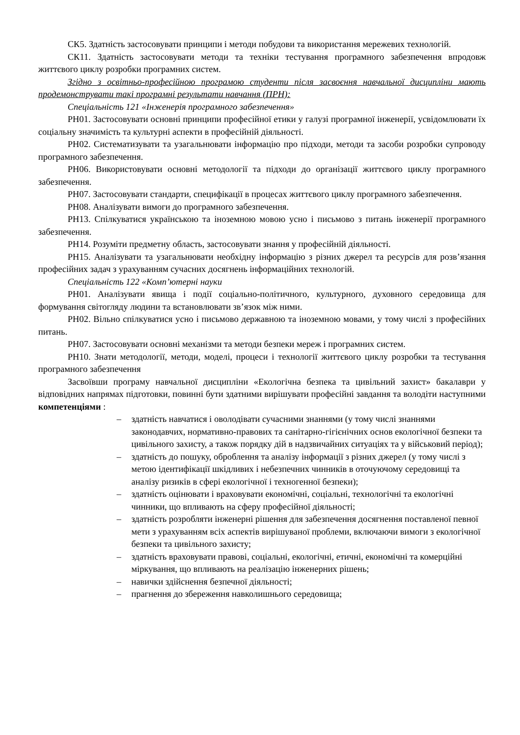СК5. Здатність застосовувати принципи і методи побудови та використання мережевих технологій.
СК11. Здатність застосовувати методи та техніки тестування програмного забезпечення впродовж життєвого циклу розробки програмних систем.
Згідно з освітньо-професійною програмою студенти після засвоєння навчальної дисципліни мають продемонструвати такі програмні результати навчання (ПРН):
Спеціальність 121 «Інженерія програмного забезпечення»
РН01. Застосовувати основні принципи професійної етики у галузі програмної інженерії, усвідомлювати їх соціальну значимість та культурні аспекти в професійній діяльності.
РН02. Систематизувати та узагальнювати інформацію про підходи, методи та засоби розробки супроводу програмного забезпечення.
РН06. Використовувати основні методології та підходи до організації життєвого циклу програмного забезпечення.
РН07. Застосовувати стандарти, специфікації в процесах життєвого циклу програмного забезпечення.
РН08. Аналізувати вимоги до програмного забезпечення.
РН13. Спілкуватися українською та іноземною мовою усно і письмово з питань інженерії програмного забезпечення.
РН14. Розуміти предметну область, застосовувати знання у професійній діяльності.
РН15. Аналізувати та узагальнювати необхідну інформацію з різних джерел та ресурсів для розв’язання професійних задач з урахуванням сучасних досягнень інформаційних технологій.
Спеціальність 122 «Комп’ютерні науки
РН01. Аналізувати явища і події соціально-політичного, культурного, духовного середовища для формування світогляду людини та встановлювати зв’язок між ними.
РН02. Вільно спілкуватися усно і письмово державною та іноземною мовами, у тому числі з професійних питань.
РН07. Застосовувати основні механізми та методи безпеки мереж і програмних систем.
РН10. Знати методології, методи, моделі, процеси і технології життєвого циклу розробки та тестування програмного забезпечення
Засвоївши програму навчальної дисципліни «Екологічна безпека та цивільний захист» бакалаври у відповідних напрямах підготовки, повинні бути здатними вирішувати професійні завдання та володіти наступними компетенціями :
– здатність навчатися і оволодівати сучасними знаннями (у тому числі знаннями законодавчих, нормативно-правових та санітарно-гігієнічних основ екологічної безпеки та цивільного захисту, а також порядку дій в надзвичайних ситуаціях та у військовий період);
– здатність до пошуку, оброблення та аналізу інформації з різних джерел (у тому числі з метою ідентифікації шкідливих і небезпечних чинників в оточуючому середовищі та аналізу ризиків в сфері екологічної і техногенної безпеки);
– здатність оцінювати і враховувати економічні, соціальні, технологічні та екологічні чинники, що впливають на сферу професійної діяльності;
– здатність розробляти інженерні рішення для забезпечення досягнення поставленої певної мети з урахуванням всіх аспектів вирішуваної проблеми, включаючи вимоги з екологічної безпеки та цивільного захисту;
– здатність враховувати правові, соціальні, екологічні, етичні, економічні та комерційні міркування, що впливають на реалізацію інженерних рішень;
– навички здійснення безпечної діяльності;
– прагнення до збереження навколишнього середовища;